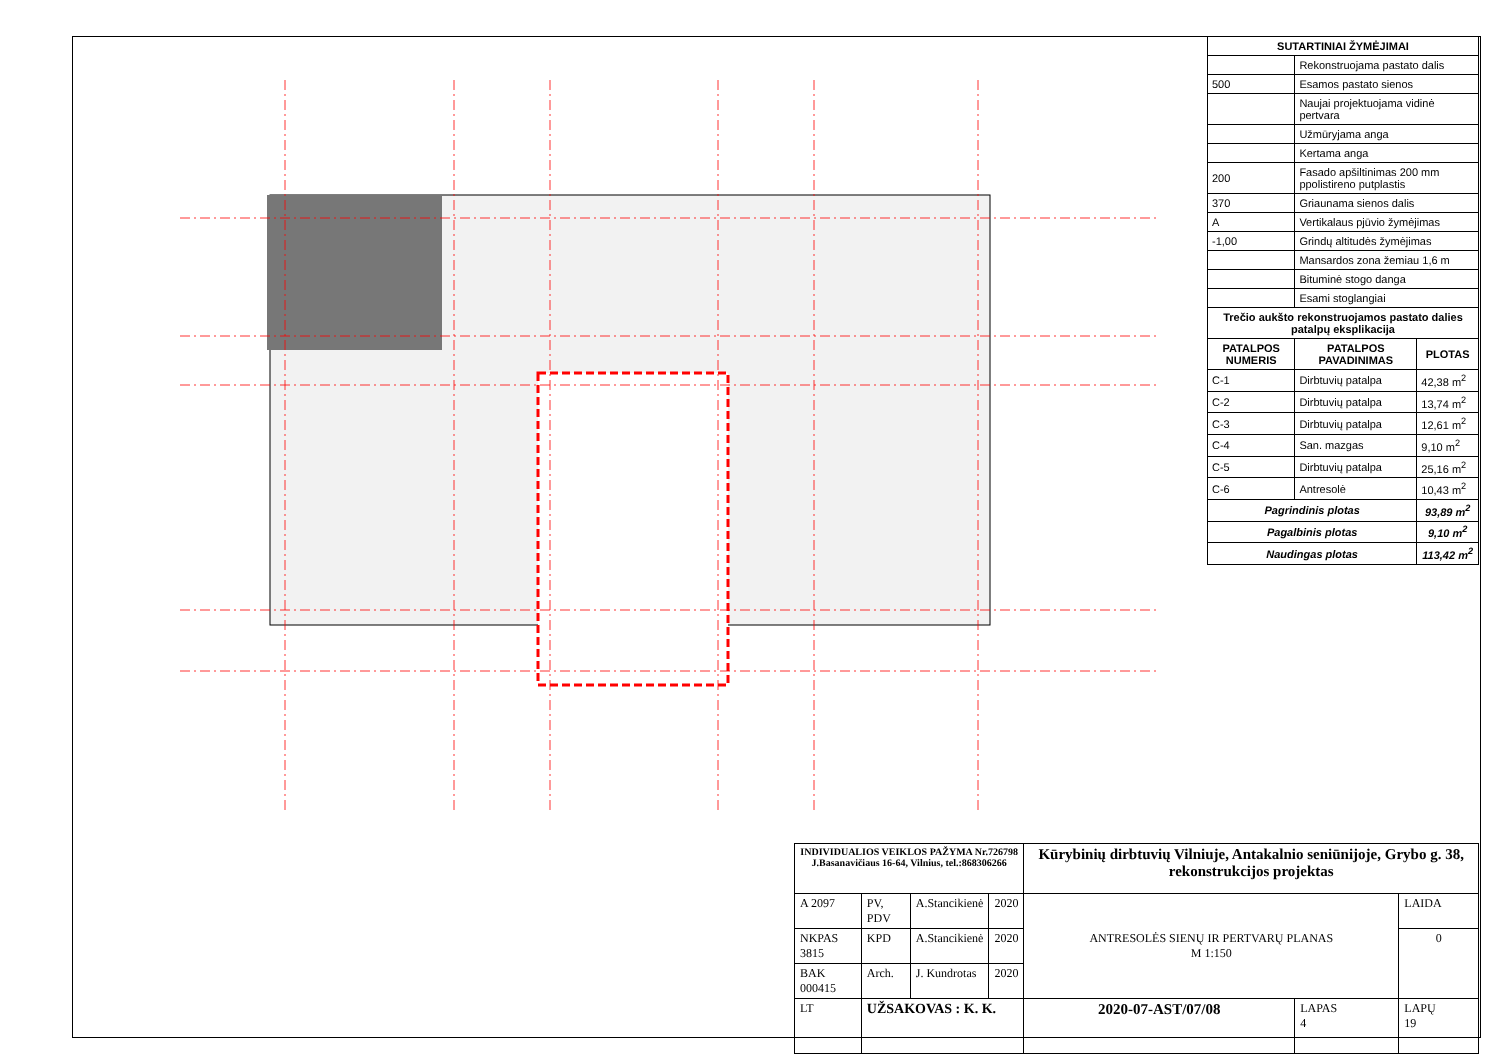| SUTARTINIAI ŽYMĖJIMAI | | |
| --- | --- | --- |
| | Rekonstruojama pastato dalis | |
| 500 | Esamos pastato sienos | |
| | Naujai projektuojama vidinė pertvara | |
| | Užmūryjama anga | |
| | Kertama anga | |
| 200 | Fasado apšiltinimas 200 mm ppolistireno putplastis | |
| 370 | Griaunama sienos dalis | |
| A | Vertikalaus pjūvio žymėjimas | |
| -1,00 | Grindų altitudės žymėjimas | |
| | Mansardos zona žemiau 1,6 m | |
| | Bituminė stogo danga | |
| | Esami stoglangiai | |
| Trečio aukšto rekonstruojamos pastato dalies patalpų eksplikacija | | |
| PATALPOS NUMERIS | PATALPOS PAVADINIMAS | PLOTAS |
| C-1 | Dirbtuvių patalpa | 42,38 m<sup>2</sup> |
| C-2 | Dirbtuvių patalpa | 13,74 m<sup>2</sup> |
| C-3 | Dirbtuvių patalpa | 12,61 m<sup>2</sup> |
| C-4 | San. mazgas | 9,10 m<sup>2</sup> |
| C-5 | Dirbtuvių patalpa | 25,16 m<sup>2</sup> |
| C-6 | Antresolė | 10,43 m<sup>2</sup> |
| Pagrindinis plotas | | 93,89 m<sup>2</sup> |
| Pagalbinis plotas | | 9,10 m<sup>2</sup> |
| Naudingas plotas | | 113,42 m<sup>2</sup> |
| INDIVIDUALIOS VEIKLOS PAŽYMA Nr.726798 J.Basanavičiaus 16-64, Vilnius, tel.:868306266 | | | | Kūrybinių dirbtuvių Vilniuje, Antakalnio seniūnijoje, Grybo g. 38, rekonstrukcijos projektas | | |
| A 2097 | PV, PDV | A.Stancikienė | 2020 | ANTRESOLĖS SIENŲ IR PERTVARŲ PLANAS M 1:150 | | LAIDA |
| NKPAS 3815 | KPD | A.Stancikienė | 2020 | | | 0 |
| BAK 000415 | Arch. | J. Kundrotas | 2020 | | | |
| LT | UŽSAKOVAS : K. K. | | | 2020-07-AST/07/08 | LAPAS 4 | LAPŲ 19 |